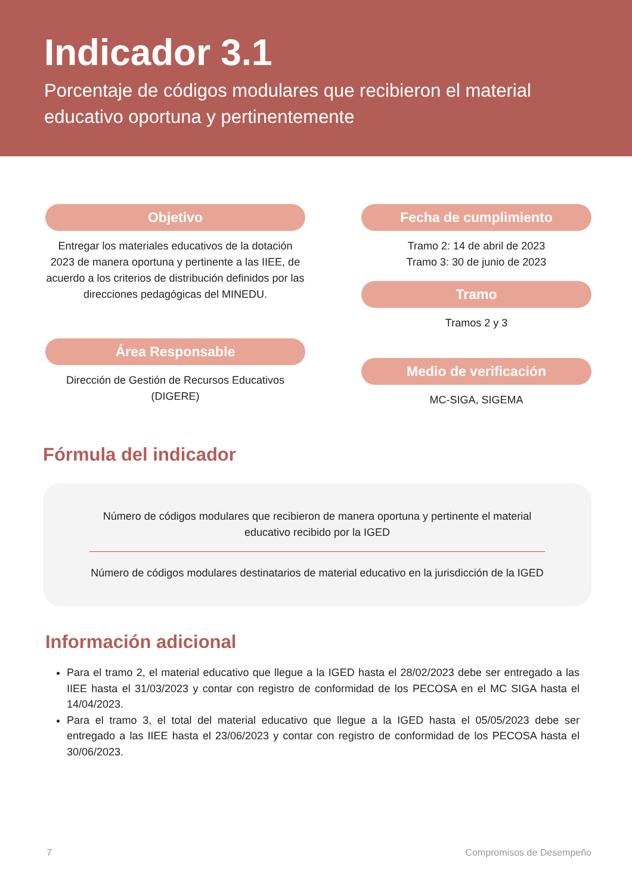Indicador 3.1
Porcentaje de códigos modulares que recibieron el material educativo oportuna y pertinentemente
Objetivo
Entregar los materiales educativos de la dotación 2023 de manera oportuna y pertinente a las IIEE, de acuerdo a los criterios de distribución definidos por las direcciones pedagógicas del MINEDU.
Área Responsable
Dirección de Gestión de Recursos Educativos (DIGERE)
Fecha de cumplimiento
Tramo 2: 14 de abril de 2023
Tramo 3: 30 de junio de 2023
Tramo
Tramos 2 y 3
Medio de verificación
MC-SIGA, SIGEMA
Fórmula del indicador
Número de códigos modulares que recibieron de manera oportuna y pertinente el material educativo recibido por la IGED
Número de códigos modulares destinatarios de material educativo en la jurisdicción de la IGED
Información adicional
Para el tramo 2, el material educativo que llegue a la IGED hasta el 28/02/2023 debe ser entregado a las IIEE hasta el 31/03/2023 y contar con registro de conformidad de los PECOSA en el MC SIGA hasta el 14/04/2023.
Para el tramo 3, el total del material educativo que llegue a la IGED hasta el 05/05/2023 debe ser entregado a las IIEE hasta el 23/06/2023 y contar con registro de conformidad de los PECOSA hasta el 30/06/2023.
7 Compromisos de Desempeño